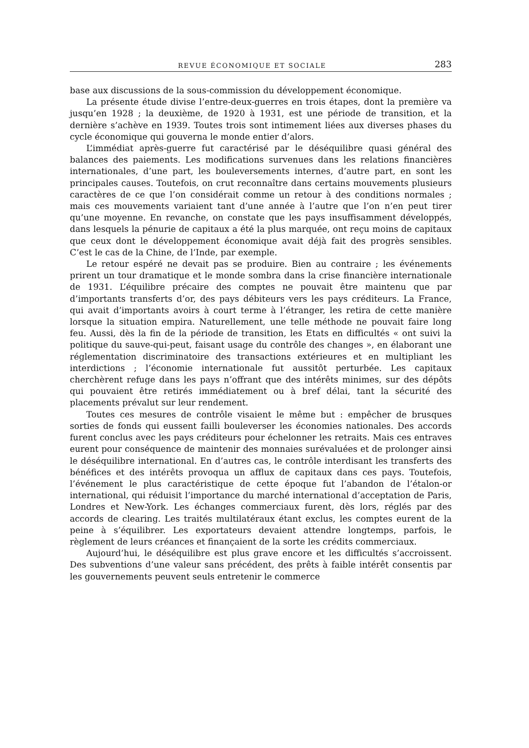REVUE ÉCONOMIQUE ET SOCIALE 283
base aux discussions de la sous-commission du développement économique.
La présente étude divise l’entre-deux-guerres en trois étapes, dont la première va jusqu’en 1928 ; la deuxième, de 1920 à 1931, est une période de transition, et la dernière s’achève en 1939. Toutes trois sont intimement liées aux diverses phases du cycle économique qui gouverna le monde entier d’alors.
L’immédiat après-guerre fut caractérisé par le déséquilibre quasi général des balances des paiements. Les modifications survenues dans les relations financières internationales, d’une part, les bouleversements internes, d’autre part, en sont les principales causes. Toutefois, on crut reconnaître dans certains mouvements plusieurs caractères de ce que l’on considérait comme un retour à des conditions normales ; mais ces mouvements variaient tant d’une année à l’autre que l’on n’en peut tirer qu’une moyenne. En revanche, on constate que les pays insuffisamment développés, dans lesquels la pénurie de capitaux a été la plus marquée, ont reçu moins de capitaux que ceux dont le développement économique avait déjà fait des progrès sensibles. C’est le cas de la Chine, de l’Inde, par exemple.
Le retour espéré ne devait pas se produire. Bien au contraire ; les événements prirent un tour dramatique et le monde sombra dans la crise financière internationale de 1931. L’équilibre précaire des comptes ne pouvait être maintenu que par d’importants transferts d’or, des pays débiteurs vers les pays créditeurs. La France, qui avait d’importants avoirs à court terme à l’étranger, les retira de cette manière lorsque la situation empira. Naturellement, une telle méthode ne pouvait faire long feu. Aussi, dès la fin de la période de transition, les Etats en difficultés « ont suivi la politique du sauve-qui-peut, faisant usage du contrôle des changes », en élaborant une réglementation discriminatoire des transactions extérieures et en multipliant les interdictions ; l’économie internationale fut aussitôt perturbée. Les capitaux cherchèrent refuge dans les pays n’offrant que des intérêts minimes, sur des dépôts qui pouvaient être retirés immédiatement ou à bref délai, tant la sécurité des placements prévalut sur leur rendement.
Toutes ces mesures de contrôle visaient le même but : empêcher de brusques sorties de fonds qui eussent failli bouleverser les économies nationales. Des accords furent conclus avec les pays créditeurs pour échelonner les retraits. Mais ces entraves eurent pour conséquence de maintenir des monnaies surévaluées et de prolonger ainsi le déséquilibre international. En d’autres cas, le contrôle interdisant les transferts des bénéfices et des intérêts provoqua un afflux de capitaux dans ces pays. Toutefois, l’événement le plus caractéristique de cette époque fut l’abandon de l’étalon-or international, qui réduisit l’importance du marché international d’acceptation de Paris, Londres et New-York. Les échanges commerciaux furent, dès lors, réglés par des accords de clearing. Les traités multilatéraux étant exclus, les comptes eurent de la peine à s’équilibrer. Les exportateurs devaient attendre longtemps, parfois, le règlement de leurs créances et finançaient de la sorte les crédits commerciaux.
Aujourd’hui, le déséquilibre est plus grave encore et les difficultés s’accroissent. Des subventions d’une valeur sans précédent, des prêts à faible intérêt consentis par les gouvernements peuvent seuls entretenir le commerce